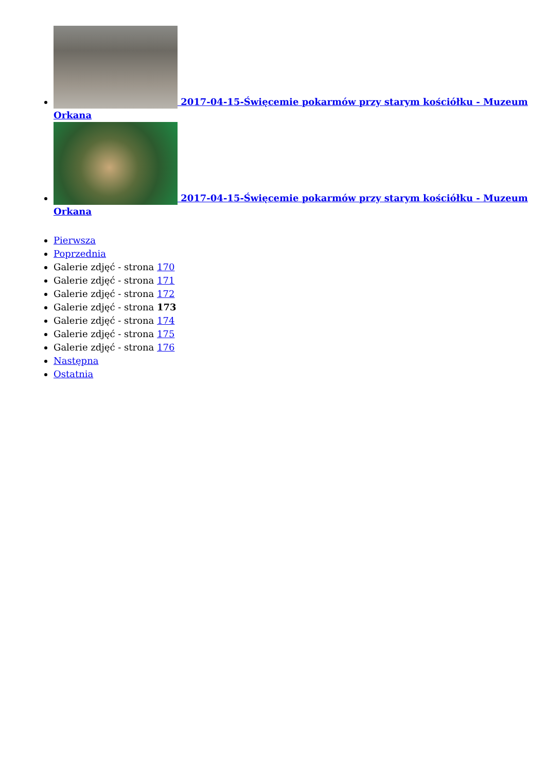2017-04-15-Święcemie pokarmów przy starym kościółku - Muzeum Orkana
2017-04-15-Święcemie pokarmów przy starym kościółku - Muzeum Orkana
Pierwsza
Poprzednia
Galerie zdjęć - strona 170
Galerie zdjęć - strona 171
Galerie zdjęć - strona 172
Galerie zdjęć - strona 173
Galerie zdjęć - strona 174
Galerie zdjęć - strona 175
Galerie zdjęć - strona 176
Następna
Ostatnia